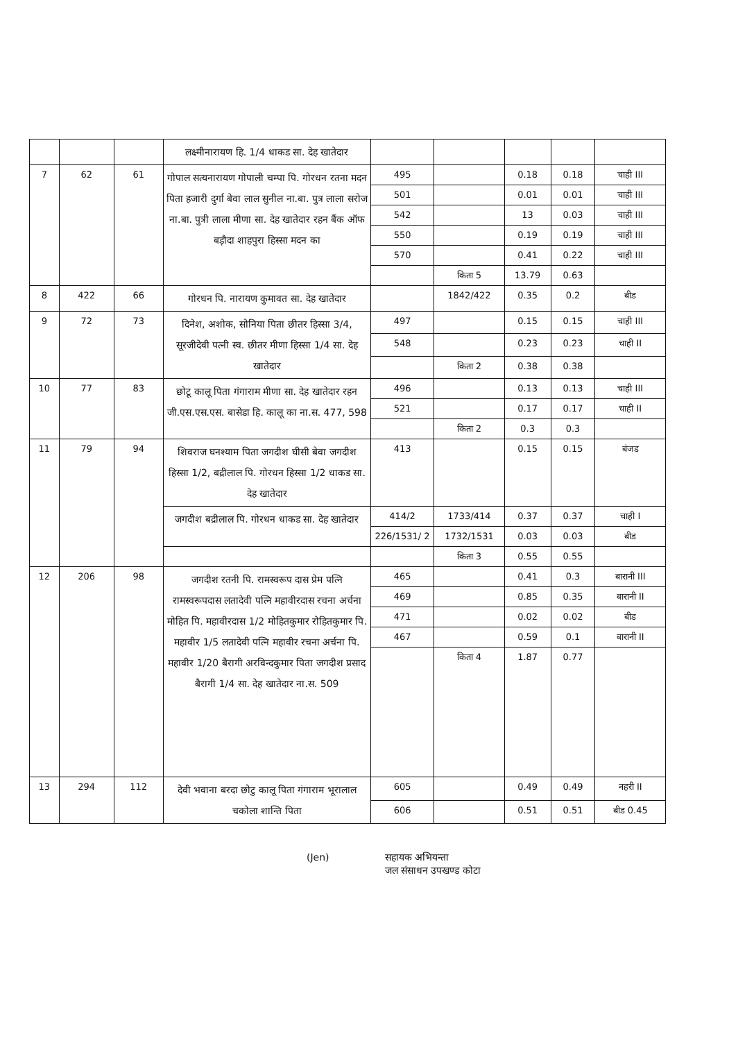| | | | लक्ष्मीनारायण हि. 1/4 धाकड सा. देह खातेदार | | | | | |
| 7 | 62 | 61 | गोपाल सत्यनारायण गोपाली चम्पा पि. गोरधन रतना मदन पिता हजारी दुर्गा बेवा लाल सुनील ना.बा. पुत्र लाला सरोज ना.बा. पुत्री लाला मीणा सा. देह खातेदार रहन बैंक ऑफ बड़ौदा शाहपुरा हिस्सा मदन का | 495 | | 0.18 | 0.18 | चाही III |
| | | | | 501 | | 0.01 | 0.01 | चाही III |
| | | | | 542 | | 13 | 0.03 | चाही III |
| | | | | 550 | | 0.19 | 0.19 | चाही III |
| | | | | 570 | | 0.41 | 0.22 | चाही III |
| | | | | | किता 5 | 13.79 | 0.63 | |
| 8 | 422 | 66 | गोरधन पि. नारायण कुमावत सा. देह खातेदार | | 1842/422 | 0.35 | 0.2 | बीड |
| 9 | 72 | 73 | दिनेश, अशोक, सोनिया पिता छीतर हिस्सा 3/4, सूरजीदेवी पत्नी स्व. छीतर मीणा हिस्सा 1/4 सा. देह खातेदार | 497 | | 0.15 | 0.15 | चाही III |
| | | | | 548 | | 0.23 | 0.23 | चाही II |
| | | | | | किता 2 | 0.38 | 0.38 | |
| 10 | 77 | 83 | छोटू कालू पिता गंगाराम मीणा सा. देह खातेदार रहन जी.एस.एस.एस. बासेडा हि. कालू का ना.स. 477, 598 | 496 | | 0.13 | 0.13 | चाही III |
| | | | | 521 | | 0.17 | 0.17 | चाही II |
| | | | | | किता 2 | 0.3 | 0.3 | |
| 11 | 79 | 94 | शिवराज घनश्याम पिता जगदीश घीसी बेवा जगदीश हिस्सा 1/2, बद्रीलाल पि. गोरधन हिस्सा 1/2 धाकड सा. देह खातेदार | 413 | | 0.15 | 0.15 | बंजड |
| | | | जगदीश बद्रीलाल पि. गोरधन धाकड सा. देह खातेदार | 414/2 | 1733/414 | 0.37 | 0.37 | चाही I |
| | | | | 226/1531/ 2 | 1732/1531 | 0.03 | 0.03 | बीड |
| | | | | | किता 3 | 0.55 | 0.55 | |
| 12 | 206 | 98 | जगदीश रतनी पि. रामस्वरूप दास प्रेम पत्नि रामस्वरूपदास लतादेवी पत्नि महावीरदास रचना अर्चना मोहित पि. महावीरदास 1/2 मोहितकुमार रोहितकुमार पि. महावीर 1/5 लतादेवी पत्नि महावीर रचना अर्चना पि. महावीर 1/20 बैरागी अरविन्दकुमार पिता जगदीश प्रसाद बैरागी 1/4 सा. देह खातेदार ना.स. 509 | 465 | | 0.41 | 0.3 | बारानी III |
| | | | | 469 | | 0.85 | 0.35 | बारानी II |
| | | | | 471 | | 0.02 | 0.02 | बीड |
| | | | | 467 | | 0.59 | 0.1 | बारानी II |
| | | | | | किता 4 | 1.87 | 0.77 | |
| 13 | 294 | 112 | देवी भवाना बरदा छोटु कालू पिता गंगाराम भूरालाल चकोला शान्ति पिता | 605 | | 0.49 | 0.49 | नहरी II |
| | | | | 606 | | 0.51 | 0.51 | बीड 0.45 |
(Jen) सहायक अभियन्ता
जल संसाधन उपखण्ड कोटा